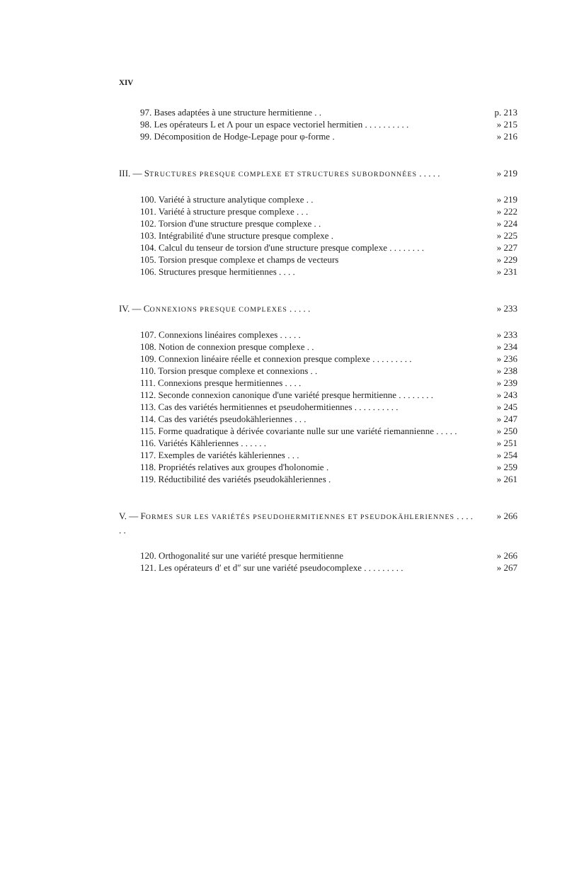XIV
97. Bases adaptées à une structure hermitienne . .
p. 213
98. Les opérateurs L et Λ pour un espace vectoriel hermitien . . . . . . . . . .
» 215
99. Décomposition de Hodge-Lepage pour φ-forme .
» 216
III. — STRUCTURES PRESQUE COMPLEXE ET STRUCTURES SUBORDONNÉES . . . . .
» 219
100. Variété à structure analytique complexe . .
» 219
101. Variété à structure presque complexe . . .
» 222
102. Torsion d'une structure presque complexe . .
» 224
103. Intégrabilité d'une structure presque complexe .
» 225
104. Calcul du tenseur de torsion d'une structure presque complexe . . . . . . . .
» 227
105. Torsion presque complexe et champs de vecteurs
» 229
106. Structures presque hermitiennes . . . .
» 231
IV. — CONNEXIONS PRESQUE COMPLEXES . . . . .
» 233
107. Connexions linéaires complexes . . . . .
» 233
108. Notion de connexion presque complexe . .
» 234
109. Connexion linéaire réelle et connexion presque complexe . . . . . . . . .
» 236
110. Torsion presque complexe et connexions . .
» 238
111. Connexions presque hermitiennes . . . .
» 239
112. Seconde connexion canonique d'une variété presque hermitienne . . . . . . . .
» 243
113. Cas des variétés hermitiennes et pseudohermitiennes . . . . . . . . . .
» 245
114. Cas des variétés pseudokähleriennes . . .
» 247
115. Forme quadratique à dérivée covariante nulle sur une variété riemannienne . . . . .
» 250
116. Variétés Kähleriennes . . . . . .
» 251
117. Exemples de variétés kähleriennes . . .
» 254
118. Propriétés relatives aux groupes d'holonomie .
» 259
119. Réductibilité des variétés pseudokähleriennes .
» 261
V. — FORMES SUR LES VARIÉTÉS PSEUDOHERMITIENNES ET PSEUDOKÄHLERIENNES . . . . . .
» 266
120. Orthogonalité sur une variété presque hermitienne
» 266
121. Les opérateurs d′ et d″ sur une variété pseudocomplexe . . . . . . . . .
» 267